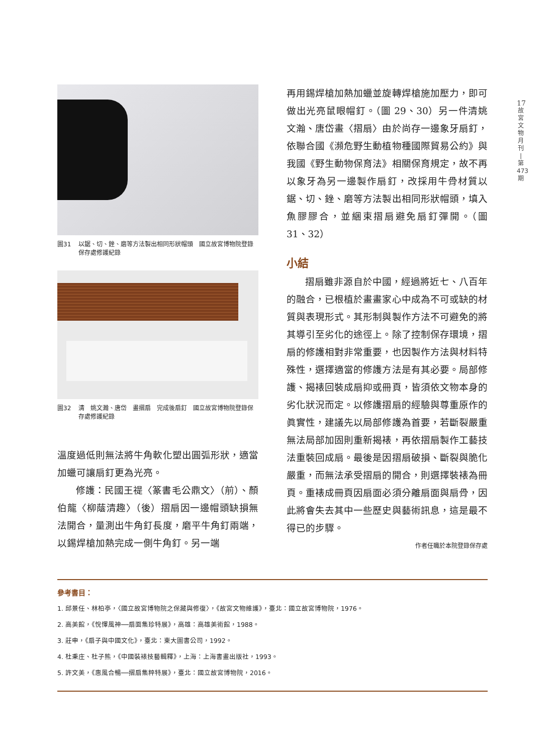17
故
宮
文
物
月
刊
|
第
473
期
圖31 以鋸、切、銼、磨等方法製出相同形狀帽頭　國立故宮博物院登錄保存處修護紀錄
圖32 清　姚文瀚、唐岱　畫摺扇　完成後扇釘　國立故宮博物院登錄保存處修護紀錄
溫度過低則無法將牛角軟化塑出圓弧形狀，適當加蠟可讓扇釘更為光亮。
修護：民國王禔〈篆書毛公鼎文〉（前）、顏伯龍〈柳蔭清趣〉（後）摺扇因一邊帽頭缺損無法開合，量測出牛角釘長度，磨平牛角釘兩端，以錫焊槍加熱完成一側牛角釘。另一端
再用錫焊槍加熱加蠟並旋轉焊槍施加壓力，即可做出光亮鼠眼帽釘。（圖 29、30）另一件清姚文瀚、唐岱畫〈摺扇〉由於尚存一邊象牙扇釘，依聯合國《瀕危野生動植物種國際貿易公約》與我國《野生動物保育法》相關保育規定，故不再以象牙為另一邊製作扇釘，改採用牛骨材質以鋸、切、銼、磨等方法製出相同形狀帽頭，填入魚膠膠合，並綑束摺扇避免扇釘彈開。（圖 31、32）
小結
摺扇雖非源自於中國，經過將近七、八百年的融合，已根植於畫畫家心中成為不可或缺的材質與表現形式。其形制與製作方法不可避免的將其導引至劣化的途徑上。除了控制保存環境，摺扇的修護相對非常重要，也因製作方法與材料特殊性，選擇適當的修護方法是有其必要。局部修護、揭裱回裝成扇抑或冊頁，皆須依文物本身的劣化狀況而定。以修護摺扇的經驗與尊重原作的眞實性，建議先以局部修護為首要，若斷裂嚴重無法局部加固則重新揭裱，再依摺扇製作工藝技法重裝回成扇。最後是因摺扇破損、斷裂與脆化嚴重，而無法承受摺扇的開合，則選擇裝裱為冊頁。重裱成冊頁因扇面必須分離扇面與扇骨，因此將會失去其中一些歷史與藝術訊息，這是最不得已的步驟。
作者任職於本院登錄保存處
參考書目：
1. 邱景任、林柏亭，〈國立故宮博物院之保藏與修復〉，《故宮文物維護》，臺北：國立故宮博物院，1976。
2. 高美館，《悅懌風神──扇面集珍特展》，高雄：高雄美術館，1988。
3. 莊申，《扇子與中國文化》，臺北：東大圖書公司，1992。
4. 杜秉庄、杜子熊，《中國裝裱技藝輯釋》，上海：上海書畫出版社，1993。
5. 許文美，《惠風合暢──摺扇集粹特展》，臺北：國立故宮博物院，2016。